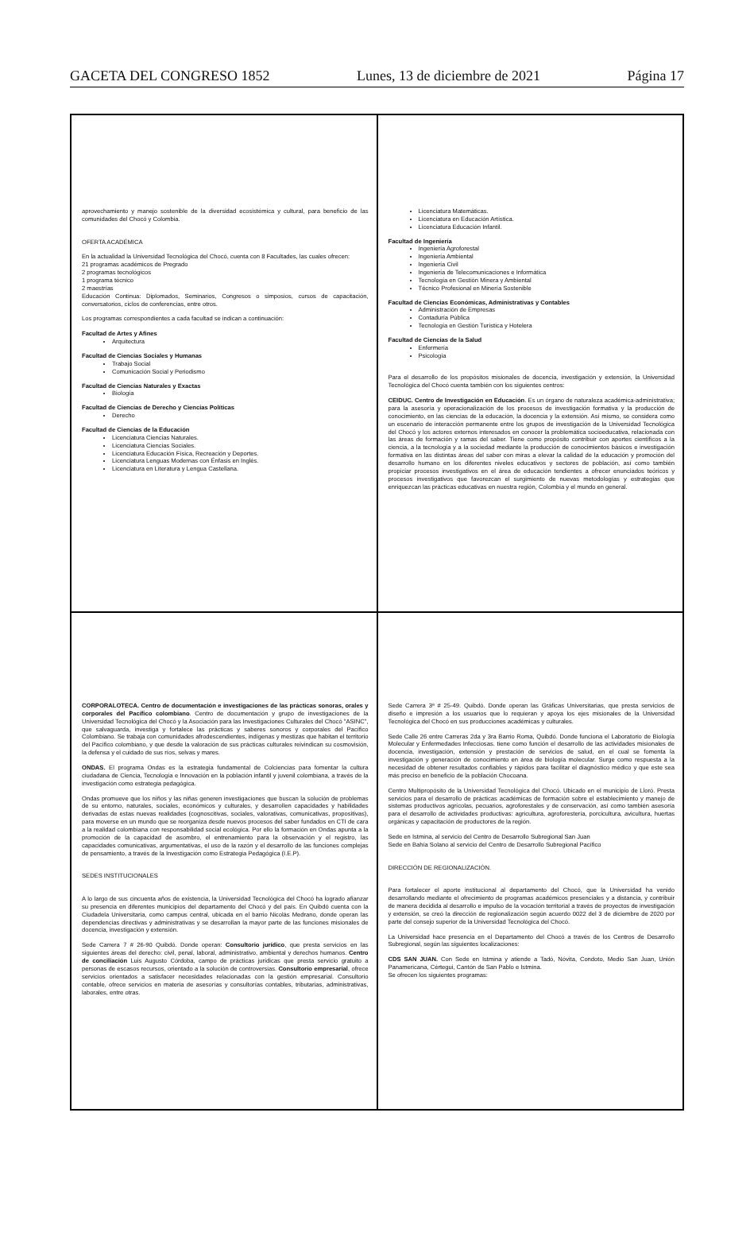GACETA DEL CONGRESO 1852 Lunes, 13 de diciembre de 2021 Página 17
aprovechamiento y manejo sostenible de la diversidad ecosistémica y cultural, para beneficio de las comunidades del Chocó y Colombia.
OFERTA ACADÉMICA
En la actualidad la Universidad Tecnológica del Chocó, cuenta con 8 Facultades, las cuales ofrecen:
21 programas académicos de Pregrado
2 programas tecnológicos
1 programa técnico
2 maestrías
Educación Continua: Diplomados, Seminarios, Congresos o simposios, cursos de capacitación, conversatorios, ciclos de conferencias, entre otros.
Los programas correspondientes a cada facultad se indican a continuación:
Facultad de Artes y Afines
Arquitectura
Facultad de Ciencias Sociales y Humanas
Trabajo Social
Comunicación Social y Periodismo
Facultad de Ciencias Naturales y Exactas
Biología
Facultad de Ciencias de Derecho y Ciencias Políticas
Derecho
Facultad de Ciencias de la Educación
Licenciatura Ciencias Naturales.
Licenciatura Ciencias Sociales.
Licenciatura Educación Física, Recreación y Deportes.
Licenciatura Lenguas Modernas con Énfasis en Inglés.
Licenciatura en Literatura y Lengua Castellana.
Licenciatura Matemáticas.
Licenciatura en Educación Artística.
Licenciatura Educación Infantil.
Facultad de Ingeniería
Ingeniería Agroforestal
Ingeniería Ambiental
Ingeniería Civil
Ingeniería de Telecomunicaciones e Informática
Tecnología en Gestión Minera y Ambiental
Técnico Profesional en Minería Sostenible
Facultad de Ciencias Económicas, Administrativas y Contables
Administración de Empresas
Contaduría Pública
Tecnología en Gestión Turística y Hotelera
Facultad de Ciencias de la Salud
Enfermería
Psicología
Para el desarrollo de los propósitos misionales de docencia, investigación y extensión, la Universidad Tecnológica del Chocó cuenta también con los siguientes centros:
CEIDUC. Centro de Investigación en Educación. Es un órgano de naturaleza académica-administrativa; para la asesoría y operacionalización de los procesos de investigación formativa y la producción de conocimiento, en las ciencias de la educación, la docencia y la extensión. Así mismo, se considera como un escenario de interacción permanente entre los grupos de investigación de la Universidad Tecnológica del Chocó y los actores externos interesados en conocer la problemática socioeducativa, relacionada con las áreas de formación y ramas del saber. Tiene como propósito contribuir con aportes científicos a la ciencia, a la tecnología y a la sociedad mediante la producción de conocimientos básicos e investigación formativa en las distintas áreas del saber con miras a elevar la calidad de la educación y promoción del desarrollo humano en los diferentes niveles educativos y sectores de población, así como también propiciar procesos investigativos en el área de educación tendientes a ofrecer enunciados teóricos y procesos investigativos que favorezcan el surgimiento de nuevas metodologías y estrategias que enriquezcan las prácticas educativas en nuestra región, Colombia y el mundo en general.
CORPORALOTECA. Centro de documentación e investigaciones de las prácticas sonoras, orales y corporales del Pacífico colombiano. Centro de documentación y grupo de investigaciones de la Universidad Tecnológica del Chocó y la Asociación para las Investigaciones Culturales del Chocó "ASINC", que salvaguarda, investiga y fortalece las prácticas y saberes sonoros y corporales del Pacífico Colombiano. Se trabaja con comunidades afrodescendientes, indígenas y mestizas que habitan el territorio del Pacífico colombiano, y que desde la valoración de sus prácticas culturales reivindican su cosmovisión, la defensa y el cuidado de sus ríos, selvas y mares.
ONDAS. El programa Ondas es la estrategia fundamental de Colciencias para fomentar la cultura ciudadana de Ciencia, Tecnología e Innovación en la población infantil y juvenil colombiana, a través de la investigación como estrategia pedagógica.
Ondas promueve que los niños y las niñas generen investigaciones que buscan la solución de problemas de su entorno, naturales, sociales, económicos y culturales, y desarrollen capacidades y habilidades derivadas de estas nuevas realidades (cognoscitivas, sociales, valorativas, comunicativas, propositivas), para moverse en un mundo que se reorganiza desde nuevos procesos del saber fundados en CTI de cara a la realidad colombiana con responsabilidad social ecológica. Por ello la formación en Ondas apunta a la promoción de la capacidad de asombro, el entrenamiento para la observación y el registro, las capacidades comunicativas, argumentativas, el uso de la razón y el desarrollo de las funciones complejas de pensamiento, a través de la Investigación como Estrategia Pedagógica (I.E.P).
SEDES INSTITUCIONALES
A lo largo de sus cincuenta años de existencia, la Universidad Tecnológica del Chocó ha logrado afianzar su presencia en diferentes municipios del departamento del Chocó y del país. En Quibdó cuenta con la Ciudadela Universitaria, como campus central, ubicada en el barrio Nicolás Medrano, donde operan las dependencias directivas y administrativas y se desarrollan la mayor parte de las funciones misionales de docencia, investigación y extensión.
Sede Carrera 7 # 26-90 Quibdó. Donde operan: Consultorio jurídico, que presta servicios en las siguientes áreas del derecho: civil, penal, laboral, administrativo, ambiental y derechos humanos. Centro de conciliación Luis Augusto Córdoba, campo de prácticas jurídicas que presta servicio gratuito a personas de escasos recursos, orientado a la solución de controversias. Consultorio empresarial, ofrece servicios orientados a satisfacer necesidades relacionadas con la gestión empresarial. Consultorio contable, ofrece servicios en materia de asesorías y consultorías contables, tributarias, administrativas, laborales, entre otras.
Sede Carrera 3ª # 25-49. Quibdó. Donde operan las Gráficas Universitarias, que presta servicios de diseño e impresión a los usuarios que lo requieran y apoya los ejes misionales de la Universidad Tecnológica del Chocó en sus producciones académicas y culturales.
Sede Calle 26 entre Carreras 2da y 3ra Barrio Roma, Quibdó. Donde funciona el Laboratorio de Biología Molecular y Enfermedades Infecciosas. tiene como función el desarrollo de las actividades misionales de docencia, investigación, extensión y prestación de servicios de salud, en el cual se fomenta la investigación y generación de conocimiento en área de biología molecular. Surge como respuesta a la necesidad de obtener resultados confiables y rápidos para facilitar el diagnóstico médico y que este sea más preciso en beneficio de la población Chocoana.
Centro Multipropósito de la Universidad Tecnológica del Chocó. Ubicado en el municipio de Lloró. Presta servicios para el desarrollo de prácticas académicas de formación sobre el establecimiento y manejo de sistemas productivos agrícolas, pecuarios, agroforestales y de conservación, así como también asesoría para el desarrollo de actividades productivas: agricultura, agroforestería, porcicultura, avicultura, huertas orgánicas y capacitación de productores de la región.
Sede en Istmina, al servicio del Centro de Desarrollo Subregional San Juan
Sede en Bahía Solano al servicio del Centro de Desarrollo Subregional Pacífico
DIRECCIÓN DE REGIONALIZACIÓN.
Para fortalecer el aporte institucional al departamento del Chocó, que la Universidad ha venido desarrollando mediante el ofrecimiento de programas académicos presenciales y a distancia, y contribuir de manera decidida al desarrollo e impulso de la vocación territorial a través de proyectos de investigación y extensión, se creó la dirección de regionalización según acuerdo 0022 del 3 de diciembre de 2020 por parte del consejo superior de la Universidad Tecnológica del Chocó.
La Universidad hace presencia en el Departamento del Chocó a través de los Centros de Desarrollo Subregional, según las siguientes localizaciones:
CDS SAN JUAN. Con Sede en Istmina y atiende a Tadó, Nóvita, Condoto, Medio San Juan, Unión Panamericana, Cértegui, Cantón de San Pablo e Istmina.
Se ofrecen los siguientes programas: